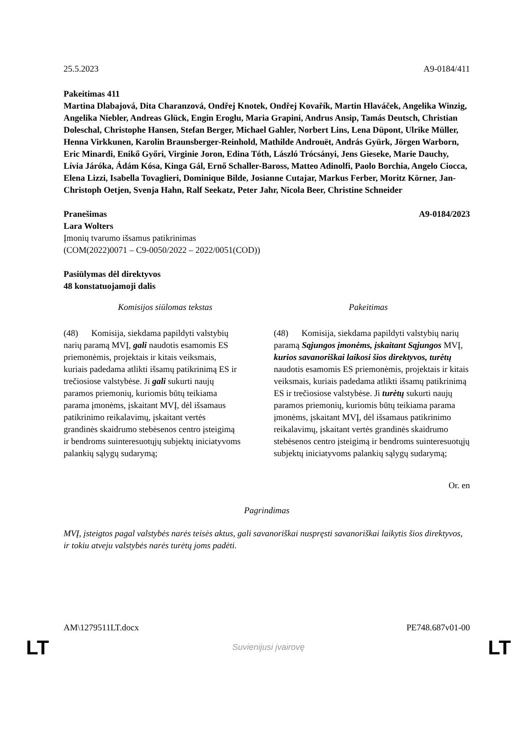25.5.2023 A9-0184/411
Pakeitimas 411
Martina Dlabajová, Dita Charanzová, Ondřej Knotek, Ondřej Kovařík, Martin Hlaváček, Angelika Winzig, Angelika Niebler, Andreas Glück, Engin Eroglu, Maria Grapini, Andrus Ansip, Tamás Deutsch, Christian Doleschal, Christophe Hansen, Stefan Berger, Michael Gahler, Norbert Lins, Lena Düpont, Ulrike Müller, Henna Virkkunen, Karolin Braunsberger-Reinhold, Mathilde Androuët, András Gyürk, Jörgen Warborn, Eric Minardi, Enikő Győri, Virginie Joron, Edina Tóth, László Trócsányi, Jens Gieseke, Marie Dauchy, Lívia Járóka, Ádám Kósa, Kinga Gál, Ernő Schaller-Baross, Matteo Adinolfi, Paolo Borchia, Angelo Ciocca, Elena Lizzi, Isabella Tovaglieri, Dominique Bilde, Josianne Cutajar, Markus Ferber, Moritz Körner, Jan-Christoph Oetjen, Svenja Hahn, Ralf Seekatz, Peter Jahr, Nicola Beer, Christine Schneider
Pranešimas A9-0184/2023
Lara Wolters
Įmonių tvarumo išsamus patikrinimas
(COM(2022)0071 – C9-0050/2022 – 2022/0051(COD))
Pasiūlymas dėl direktyvos
48 konstatuojamoji dalis
| Komisijos siūlomas tekstas | Pakeitimas |
| --- | --- |
| (48) Komisija, siekdama papildyti valstybių narių paramą MVĮ, gali naudotis esamomis ES priemonėmis, projektais ir kitais veiksmais, kuriais padedama atlikti išsamų patikrinimą ES ir trečiosiose valstybėse. Ji gali sukurti naujų paramos priemonių, kuriomis būtų teikiama parama įmonėms, įskaitant MVĮ, dėl išsamaus patikrinimo reikalavimų, įskaitant vertės grandinės skaidrumo stebėsenos centro įsteigimą ir bendroms suinteresuotųjų subjektų iniciatyvoms palankių sąlygų sudarymą; | (48) Komisija, siekdama papildyti valstybių narių paramą Sąjungos įmonėms, įskaitant Sąjungos MVĮ, kurios savanoriškai laikosi šios direktyvos, turėtų naudotis esamomis ES priemonėmis, projektais ir kitais veiksmais, kuriais padedama atlikti išsamų patikrinimą ES ir trečiosiose valstybėse. Ji turėtų sukurti naujų paramos priemonių, kuriomis būtų teikiama parama įmonėms, įskaitant MVĮ, dėl išsamaus patikrinimo reikalavimų, įskaitant vertės grandinės skaidrumo stebėsenos centro įsteigimą ir bendroms suinteresuotųjų subjektų iniciatyvoms palankių sąlygų sudarymą; |
Or. en
Pagrindimas
MVĮ, įsteigtos pagal valstybės narės teisės aktus, gali savanoriškai nuspręsti savanoriškai laikytis šios direktyvos, ir tokiu atveju valstybės narės turėtų joms padėti.
AM\1279511LT.docx PE748.687v01-00
LT Suvienijusi įvairovę LT